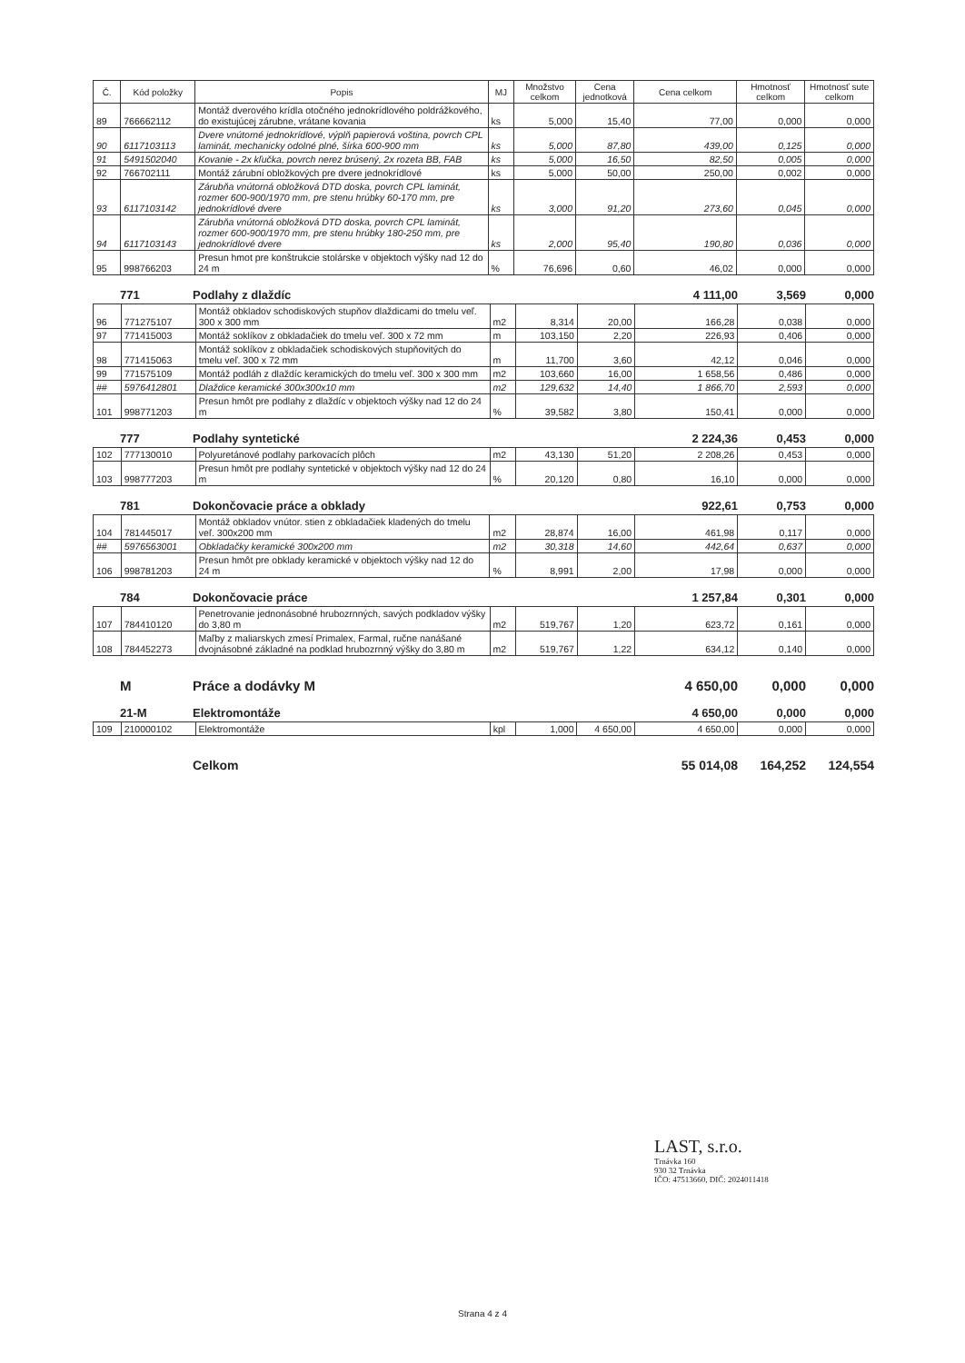| Č. | Kód položky | Popis | MJ | Množstvo celkom | Cena jednotková | Cena celkom | Hmotnosť celkom | Hmotnosť sute celkom |
| --- | --- | --- | --- | --- | --- | --- | --- | --- |
| 89 | 766662112 | Montáž dverového krídla otočného jednokrídlového poldrážkového, do existujúcej zárubne, vrátane kovania | ks | 5,000 | 15,40 | 77,00 | 0,000 | 0,000 |
| 90 | 6117103113 | Dvere vnútorné jednokrídlové, výplň papierová voština, povrch CPL laminát, mechanicky odolné plné, šírka 600-900 mm | ks | 5,000 | 87,80 | 439,00 | 0,125 | 0,000 |
| 91 | 5491502040 | Kovanie - 2x kľučka, povrch nerez brúsený, 2x rozeta BB, FAB | ks | 5,000 | 16,50 | 82,50 | 0,005 | 0,000 |
| 92 | 766702111 | Montáž zárubní obložkových pre dvere jednokrídlové | ks | 5,000 | 50,00 | 250,00 | 0,002 | 0,000 |
| 93 | 6117103142 | Zárubňa vnútorná obložková DTD doska, povrch CPL laminát, rozmer 600-900/1970 mm, pre stenu hrúbky 60-170 mm, pre jednokrídlové dvere | ks | 3,000 | 91,20 | 273,60 | 0,045 | 0,000 |
| 94 | 6117103143 | Zárubňa vnútorná obložková DTD doska, povrch CPL laminát, rozmer 600-900/1970 mm, pre stenu hrúbky 180-250 mm, pre jednokrídlové dvere | ks | 2,000 | 95,40 | 190,80 | 0,036 | 0,000 |
| 95 | 998766203 | Presun hmot pre konštrukcie stolárske v objektoch výšky nad 12 do 24 m | % | 76,696 | 0,60 | 46,02 | 0,000 | 0,000 |
771 Podlahy z dlaždíc 4 111,00 3,569 0,000
| 96 | 771275107 | Montáž obkladov schodiskových stupňov dlaždicami do tmelu veľ. 300 x 300 mm | m2 | 8,314 | 20,00 | 166,28 | 0,038 | 0,000 |
| 97 | 771415003 | Montáž soklíkov z obkladačiek do tmelu veľ. 300 x 72 mm | m | 103,150 | 2,20 | 226,93 | 0,406 | 0,000 |
| 98 | 771415063 | Montáž soklíkov z obkladačiek schodiskových stupňovitých do tmelu veľ. 300 x 72 mm | m | 11,700 | 3,60 | 42,12 | 0,046 | 0,000 |
| 99 | 771575109 | Montáž podláh z dlaždíc keramických do tmelu veľ. 300 x 300 mm | m2 | 103,660 | 16,00 | 1 658,56 | 0,486 | 0,000 |
| ## | 5976412801 | Dlaždice keramické 300x300x10 mm | m2 | 129,632 | 14,40 | 1 866,70 | 2,593 | 0,000 |
| 101 | 998771203 | Presun hmôt pre podlahy z dlaždíc v objektoch výšky nad 12 do 24 m | % | 39,582 | 3,80 | 150,41 | 0,000 | 0,000 |
777 Podlahy syntetické 2 224,36 0,453 0,000
| 102 | 777130010 | Polyuretánové podlahy parkovacích plôch | m2 | 43,130 | 51,20 | 2 208,26 | 0,453 | 0,000 |
| 103 | 998777203 | Presun hmôt pre podlahy syntetické v objektoch výšky nad 12 do 24 m | % | 20,120 | 0,80 | 16,10 | 0,000 | 0,000 |
781 Dokončovacie práce a obklady 922,61 0,753 0,000
| 104 | 781445017 | Montáž obkladov vnútor. stien z obkladačiek kladených do tmelu veľ. 300x200 mm | m2 | 28,874 | 16,00 | 461,98 | 0,117 | 0,000 |
| ## | 5976563001 | Obkladačky keramické 300x200 mm | m2 | 30,318 | 14,60 | 442,64 | 0,637 | 0,000 |
| 106 | 998781203 | Presun hmôt pre obklady keramické v objektoch výšky nad 12 do 24 m | % | 8,991 | 2,00 | 17,98 | 0,000 | 0,000 |
784 Dokončovacie práce 1 257,84 0,301 0,000
| 107 | 784410120 | Penetrovanie jednonásobné hrubozrnných, savých podkladov výšky do 3,80 m | m2 | 519,767 | 1,20 | 623,72 | 0,161 | 0,000 |
| 108 | 784452273 | Maľby z maliarskych zmesí Primalex, Farmal, ručne nanášané dvojnásobné základné na podklad hrubozrnný výšky do 3,80 m | m2 | 519,767 | 1,22 | 634,12 | 0,140 | 0,000 |
M Práce a dodávky M 4 650,00 0,000 0,000
21-M Elektromontáže 4 650,00 0,000 0,000
| 109 | 210000102 | Elektromontáže | kpl | 1,000 | 4 650,00 | 4 650,00 | 0,000 | 0,000 |
Celkom 55 014,08 164,252 124,554
LAST, s.r.o.
Trnávka 160
930 32 Trnávka
IČO: 47513660, DIČ: 2024011418
Strana 4 z 4